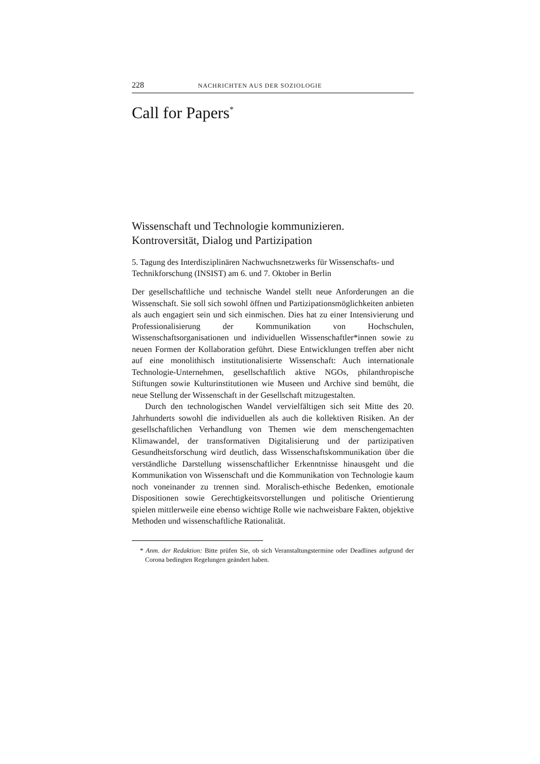228 NACHRICHTEN AUS DER SOZIOLOGIE
Call for Papers<sup>*</sup>
Wissenschaft und Technologie kommunizieren.
Kontroversität, Dialog und Partizipation
5. Tagung des Interdisziplinären Nachwuchsnetzwerks für Wissenschafts- und Technikforschung (INSIST) am 6. und 7. Oktober in Berlin
Der gesellschaftliche und technische Wandel stellt neue Anforderungen an die Wissenschaft. Sie soll sich sowohl öffnen und Partizipationsmöglichkeiten anbieten als auch engagiert sein und sich einmischen. Dies hat zu einer Intensivierung und Professionalisierung der Kommunikation von Hochschulen, Wissenschaftsorganisationen und individuellen Wissenschaftler*innen sowie zu neuen Formen der Kollaboration geführt. Diese Entwicklungen treffen aber nicht auf eine monolithisch institutionalisierte Wissenschaft: Auch internationale Technologie-Unternehmen, gesellschaftlich aktive NGOs, philanthropische Stiftungen sowie Kulturinstitutionen wie Museen und Archive sind bemüht, die neue Stellung der Wissenschaft in der Gesellschaft mitzugestalten.
Durch den technologischen Wandel vervielfältigen sich seit Mitte des 20. Jahrhunderts sowohl die individuellen als auch die kollektiven Risiken. An der gesellschaftlichen Verhandlung von Themen wie dem menschengemachten Klimawandel, der transformativen Digitalisierung und der partizipativen Gesundheitsforschung wird deutlich, dass Wissenschaftskommunikation über die verständliche Darstellung wissenschaftlicher Erkenntnisse hinausgeht und die Kommunikation von Wissenschaft und die Kommunikation von Technologie kaum noch voneinander zu trennen sind. Moralisch-ethische Bedenken, emotionale Dispositionen sowie Gerechtigkeitsvorstellungen und politische Orientierung spielen mittlerweile eine ebenso wichtige Rolle wie nachweisbare Fakten, objektive Methoden und wissenschaftliche Rationalität.
* Anm. der Redaktion: Bitte prüfen Sie, ob sich Veranstaltungstermine oder Deadlines aufgrund der Corona bedingten Regelungen geändert haben.